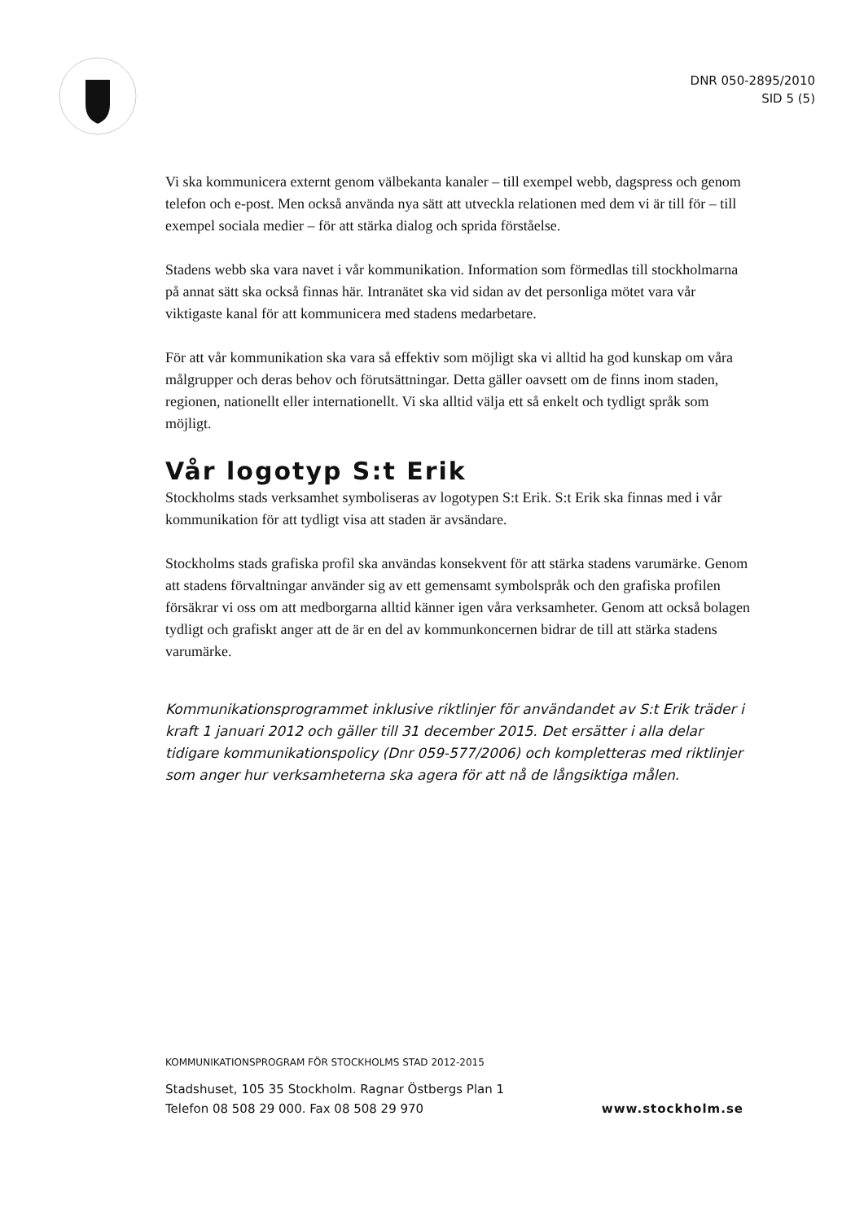DNR 050-2895/2010
SID 5 (5)
Vi ska kommunicera externt genom välbekanta kanaler – till exempel webb, dagspress och genom telefon och e-post. Men också använda nya sätt att utveckla relationen med dem vi är till för – till exempel sociala medier – för att stärka dialog och sprida förståelse.
Stadens webb ska vara navet i vår kommunikation. Information som förmedlas till stockholmarna på annat sätt ska också finnas här. Intranätet ska vid sidan av det personliga mötet vara vår viktigaste kanal för att kommunicera med stadens medarbetare.
För att vår kommunikation ska vara så effektiv som möjligt ska vi alltid ha god kunskap om våra målgrupper och deras behov och förutsättningar. Detta gäller oavsett om de finns inom staden, regionen, nationellt eller internationellt. Vi ska alltid välja ett så enkelt och tydligt språk som möjligt.
Vår logotyp S:t Erik
Stockholms stads verksamhet symboliseras av logotypen S:t Erik. S:t Erik ska finnas med i vår kommunikation för att tydligt visa att staden är avsändare.
Stockholms stads grafiska profil ska användas konsekvent för att stärka stadens varumärke. Genom att stadens förvaltningar använder sig av ett gemensamt symbolspråk och den grafiska profilen försäkrar vi oss om att medborgarna alltid känner igen våra verksamheter. Genom att också bolagen tydligt och grafiskt anger att de är en del av kommunkoncernen bidrar de till att stärka stadens varumärke.
Kommunikationsprogrammet inklusive riktlinjer för användandet av S:t Erik träder i kraft 1 januari 2012 och gäller till 31 december 2015. Det ersätter i alla delar tidigare kommunikationspolicy (Dnr 059-577/2006) och kompletteras med riktlinjer som anger hur verksamheterna ska agera för att nå de långsiktiga målen.
KOMMUNIKATIONSPROGRAM FÖR STOCKHOLMS STAD 2012-2015
Stadshuset, 105 35 Stockholm. Ragnar Östbergs Plan 1
Telefon 08 508 29 000. Fax 08 508 29 970
www.stockholm.se